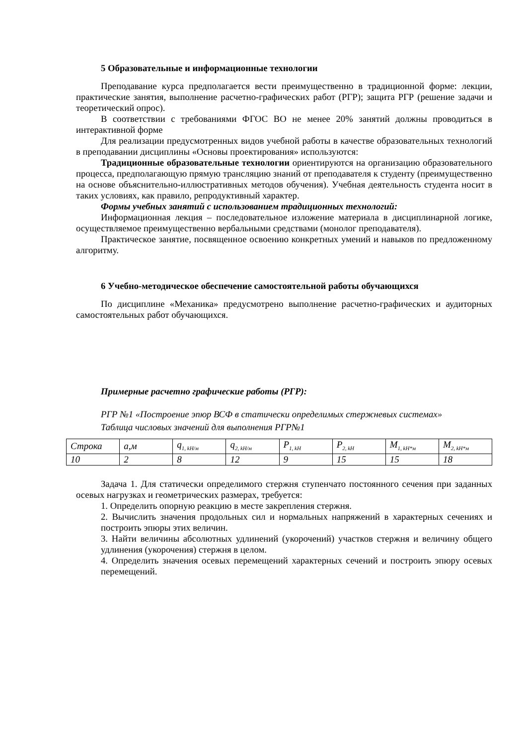5 Образовательные и информационные технологии
Преподавание курса предполагается вести преимущественно в традиционной форме: лекции, практические занятия, выполнение расчетно-графических работ (РГР); защита РГР (решение задачи и теоретический опрос).
В соответствии с требованиями ФГОС ВО не менее 20% занятий должны проводиться в интерактивной форме
Для реализации предусмотренных видов учебной работы в качестве образовательных технологий в преподавании дисциплины «Основы проектирования» используются:
Традиционные образовательные технологии ориентируются на организацию образовательного процесса, предполагающую прямую трансляцию знаний от преподавателя к студенту (преимущественно на основе объяснительно-иллюстративных методов обучения). Учебная деятельность студента носит в таких условиях, как правило, репродуктивный характер.
Формы учебных занятий с использованием традиционных технологий:
Информационная лекция – последовательное изложение материала в дисциплинарной логике, осуществляемое преимущественно вербальными средствами (монолог преподавателя).
Практическое занятие, посвященное освоению конкретных умений и навыков по предложенному алгоритму.
6 Учебно-методическое обеспечение самостоятельной работы обучающихся
По дисциплине «Механика» предусмотрено выполнение расчетно-графических и аудиторных самостоятельных работ обучающихся.
Примерные расчетно графические работы (РГР):
РГР №1 «Построение эпюр ВСФ в статически определимых стержневых системах»
Таблица числовых значений для выполнения РГР№1
| Строка | a,м | q<sub>1, kH/м</sub> | q<sub>2, kH/м</sub> | P<sub>1, kH</sub> | P<sub>2, kH</sub> | M<sub>1, kH*м</sub> | M<sub>2, kH*м</sub> |
| 10 | 2 | 8 | 12 | 9 | 15 | 15 | 18 |
Задача 1. Для статически определимого стержня ступенчато постоянного сечения при заданных осевых нагрузках и геометрических размерах, требуется:
1. Определить опорную реакцию в месте закрепления стержня.
2. Вычислить значения продольных сил и нормальных напряжений в характерных сечениях и построить эпюры этих величин.
3. Найти величины абсолютных удлинений (укорочений) участков стержня и величину общего удлинения (укорочения) стержня в целом.
4. Определить значения осевых перемещений характерных сечений и построить эпюру осевых перемещений.